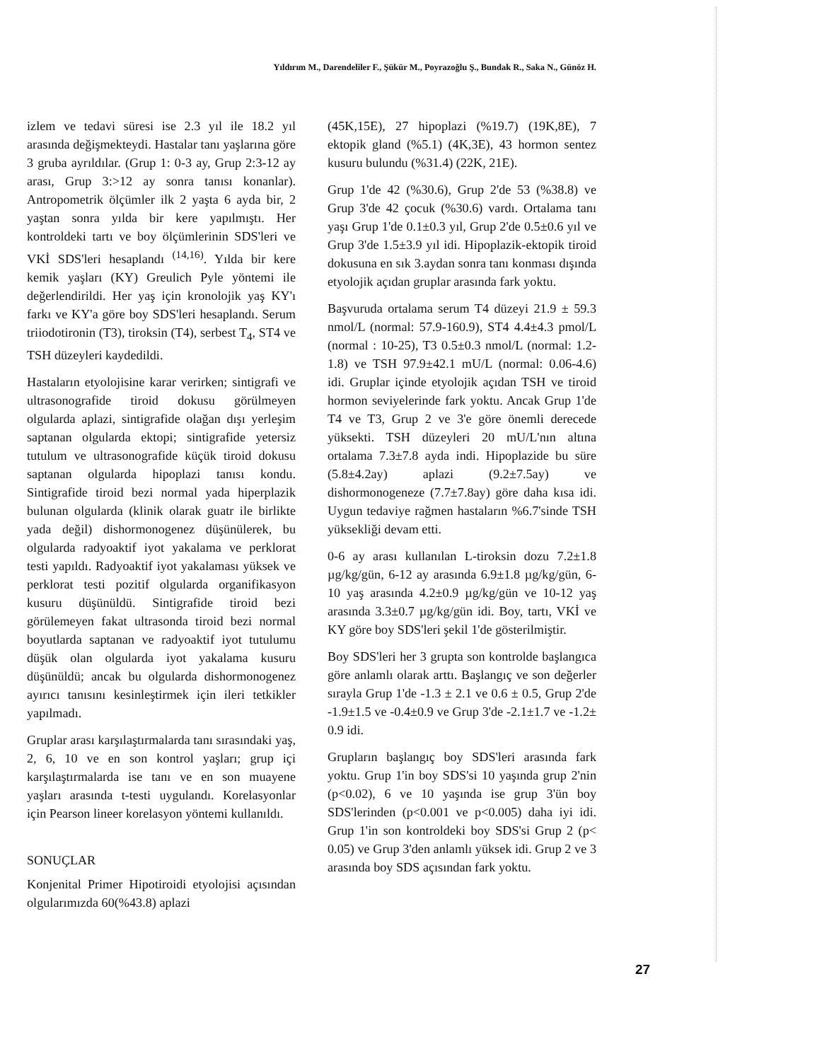Yıldırım M., Darendeliler F., Şükür M., Poyrazoğlu Ş., Bundak R., Saka N., Günöz H.
izlem ve tedavi süresi ise 2.3 yıl ile 18.2 yıl arasında değişmekteydi. Hastalar tanı yaşlarına göre 3 gruba ayrıldılar. (Grup 1: 0-3 ay, Grup 2:3-12 ay arası, Grup 3:>12 ay sonra tanısı konanlar). Antropometrik ölçümler ilk 2 yaşta 6 ayda bir, 2 yaştan sonra yılda bir kere yapılmıştı. Her kontroldeki tartı ve boy ölçümlerinin SDS'leri ve VKİ SDS'leri hesaplandı <sup>(14,16)</sup>. Yılda bir kere kemik yaşları (KY) Greulich Pyle yöntemi ile değerlendirildi. Her yaş için kronolojik yaş KY'ı farkı ve KY'a göre boy SDS'leri hesaplandı. Serum triiodotironin (T3), tiroksin (T4), serbest T<sub>4</sub>, ST4 ve TSH düzeyleri kaydedildi.
Hastaların etyolojisine karar verirken; sintigrafi ve ultrasonografide tiroid dokusu görülmeyen olgularda aplazi, sintigrafide olağan dışı yerleşim saptanan olgularda ektopi; sintigrafide yetersiz tutulum ve ultrasonografide küçük tiroid dokusu saptanan olgularda hipoplazi tanısı kondu. Sintigrafide tiroid bezi normal yada hiperplazik bulunan olgularda (klinik olarak guatr ile birlikte yada değil) dishormonogenez düşünülerek, bu olgularda radyoaktif iyot yakalama ve perklorat testi yapıldı. Radyoaktif iyot yakalaması yüksek ve perklorat testi pozitif olgularda organifikasyon kusuru düşünüldü. Sintigrafide tiroid bezi görülemeyen fakat ultrasonda tiroid bezi normal boyutlarda saptanan ve radyoaktif iyot tutulumu düşük olan olgularda iyot yakalama kusuru düşünüldü; ancak bu olgularda dishormonogenez ayırıcı tanısını kesinleştirmek için ileri tetkikler yapılmadı.
Gruplar arası karşılaştırmalarda tanı sırasındaki yaş, 2, 6, 10 ve en son kontrol yaşları; grup içi karşılaştırmalarda ise tanı ve en son muayene yaşları arasında t-testi uygulandı. Korelasyonlar için Pearson lineer korelasyon yöntemi kullanıldı.
SONUÇLAR
Konjenital Primer Hipotiroidi etyolojisi açısından olgularımızda 60(%43.8) aplazi
(45K,15E), 27 hipoplazi (%19.7) (19K,8E), 7 ektopik gland (%5.1) (4K,3E), 43 hormon sentez kusuru bulundu (%31.4) (22K, 21E).
Grup 1'de 42 (%30.6), Grup 2'de 53 (%38.8) ve Grup 3'de 42 çocuk (%30.6) vardı. Ortalama tanı yaşı Grup 1'de 0.1±0.3 yıl, Grup 2'de 0.5±0.6 yıl ve Grup 3'de 1.5±3.9 yıl idi. Hipoplazik-ektopik tiroid dokusuna en sık 3.aydan sonra tanı konması dışında etyolojik açıdan gruplar arasında fark yoktu.
Başvuruda ortalama serum T4 düzeyi 21.9 ± 59.3 nmol/L (normal: 57.9-160.9), ST4 4.4±4.3 pmol/L (normal : 10-25), T3 0.5±0.3 nmol/L (normal: 1.2-1.8) ve TSH 97.9±42.1 mU/L (normal: 0.06-4.6) idi. Gruplar içinde etyolojik açıdan TSH ve tiroid hormon seviyelerinde fark yoktu. Ancak Grup 1'de T4 ve T3, Grup 2 ve 3'e göre önemli derecede yüksekti. TSH düzeyleri 20 mU/L'nın altına ortalama 7.3±7.8 ayda indi. Hipoplazide bu süre (5.8±4.2ay) aplazi (9.2±7.5ay) ve dishormonogeneze (7.7±7.8ay) göre daha kısa idi. Uygun tedaviye rağmen hastaların %6.7'sinde TSH yüksekliği devam etti.
0-6 ay arası kullanılan L-tiroksin dozu 7.2±1.8 µg/kg/gün, 6-12 ay arasında 6.9±1.8 µg/kg/gün, 6-10 yaş arasında 4.2±0.9 µg/kg/gün ve 10-12 yaş arasında 3.3±0.7 µg/kg/gün idi. Boy, tartı, VKİ ve KY göre boy SDS'leri şekil 1'de gösterilmiştir.
Boy SDS'leri her 3 grupta son kontrolde başlangıca göre anlamlı olarak arttı. Başlangıç ve son değerler sırayla Grup 1'de -1.3 ± 2.1 ve 0.6 ± 0.5, Grup 2'de -1.9±1.5 ve -0.4±0.9 ve Grup 3'de -2.1±1.7 ve -1.2± 0.9 idi.
Grupların başlangıç boy SDS'leri arasında fark yoktu. Grup 1'in boy SDS'si 10 yaşında grup 2'nin (p<0.02), 6 ve 10 yaşında ise grup 3'ün boy SDS'lerinden (p<0.001 ve p<0.005) daha iyi idi. Grup 1'in son kontroldeki boy SDS'si Grup 2 (p< 0.05) ve Grup 3'den anlamlı yüksek idi. Grup 2 ve 3 arasında boy SDS açısından fark yoktu.
27